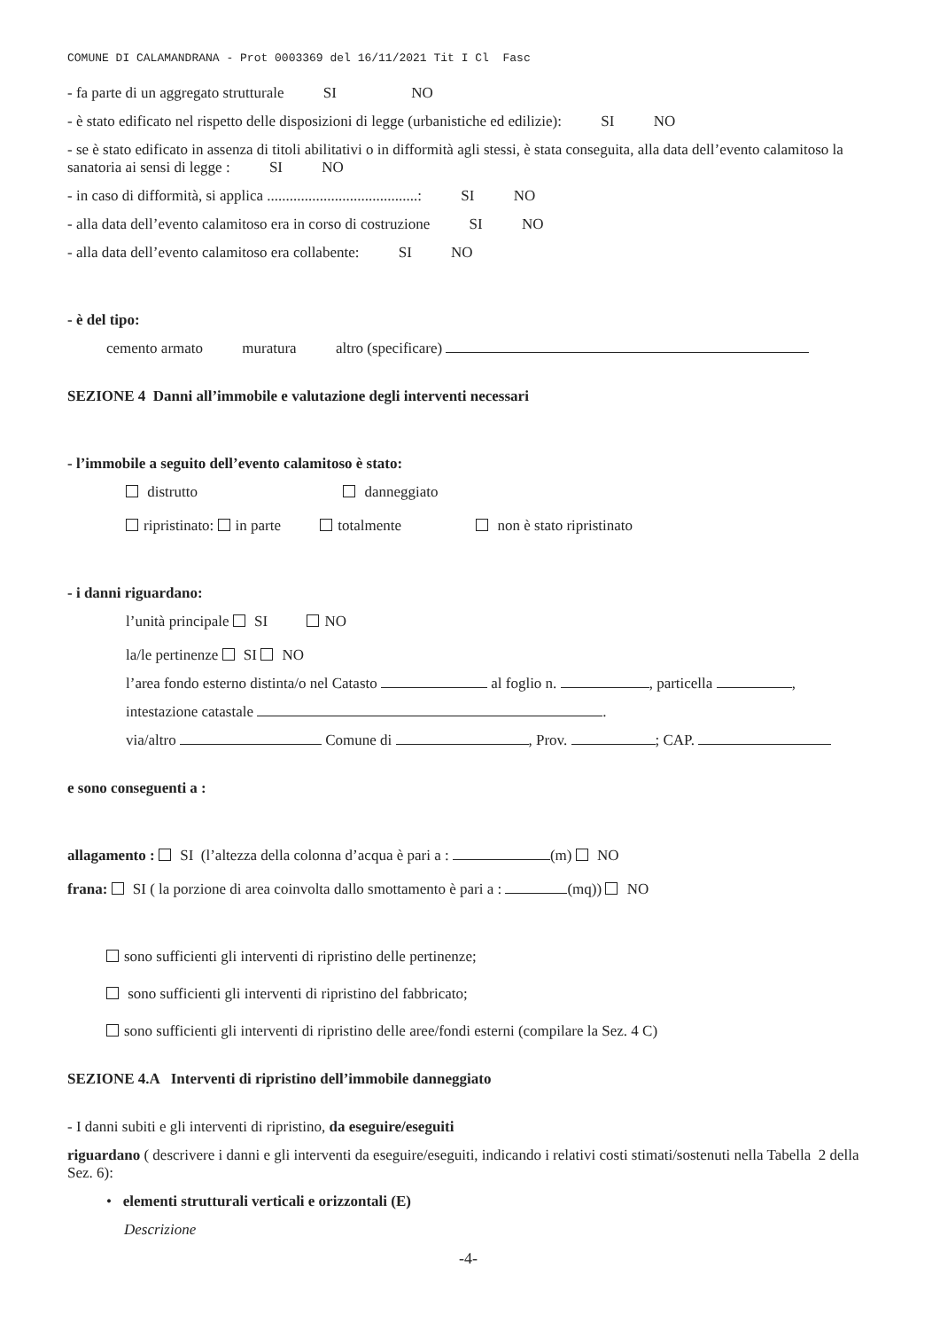COMUNE DI CALAMANDRANA - Prot 0003369 del 16/11/2021 Tit I Cl Fasc
- fa parte di un aggregato strutturale SI NO
- è stato edificato nel rispetto delle disposizioni di legge (urbanistiche ed edilizie): SI NO
- se è stato edificato in assenza di titoli abilitativi o in difformità agli stessi, è stata conseguita, alla data dell’evento calamitoso la sanatoria ai sensi di legge : SI NO
- in caso di difformità, si applica ........................................: SI NO
- alla data dell’evento calamitoso era in corso di costruzione SI NO
- alla data dell’evento calamitoso era collabente: SI NO
- è del tipo:
cemento armato muratura altro (specificare)
SEZIONE 4 Danni all’immobile e valutazione degli interventi necessari
- l’immobile a seguito dell’evento calamitoso è stato:
distrutto danneggiato
ripristinato: in parte totalmente non è stato ripristinato
- i danni riguardano:
l’unità principale SI NO
la/le pertinenze SI NO
l’area fondo esterno distinta/o nel Catasto al foglio n. , particella ,
intestazione catastale .
via/altro Comune di , Prov. ; CAP.
e sono conseguenti a :
allagamento : SI (l’altezza della colonna d’acqua è pari a : (m) NO
frana: SI ( la porzione di area coinvolta dallo smottamento è pari a : (mq)) NO
sono sufficienti gli interventi di ripristino delle pertinenze;
sono sufficienti gli interventi di ripristino del fabbricato;
sono sufficienti gli interventi di ripristino delle aree/fondi esterni (compilare la Sez. 4 C)
SEZIONE 4.A Interventi di ripristino dell’immobile danneggiato
- I danni subiti e gli interventi di ripristino, da eseguire/eseguiti
riguardano ( descrivere i danni e gli interventi da eseguire/eseguiti, indicando i relativi costi stimati/sostenuti nella Tabella 2 della Sez. 6):
• elementi strutturali verticali e orizzontali (E)
Descrizione
-4-